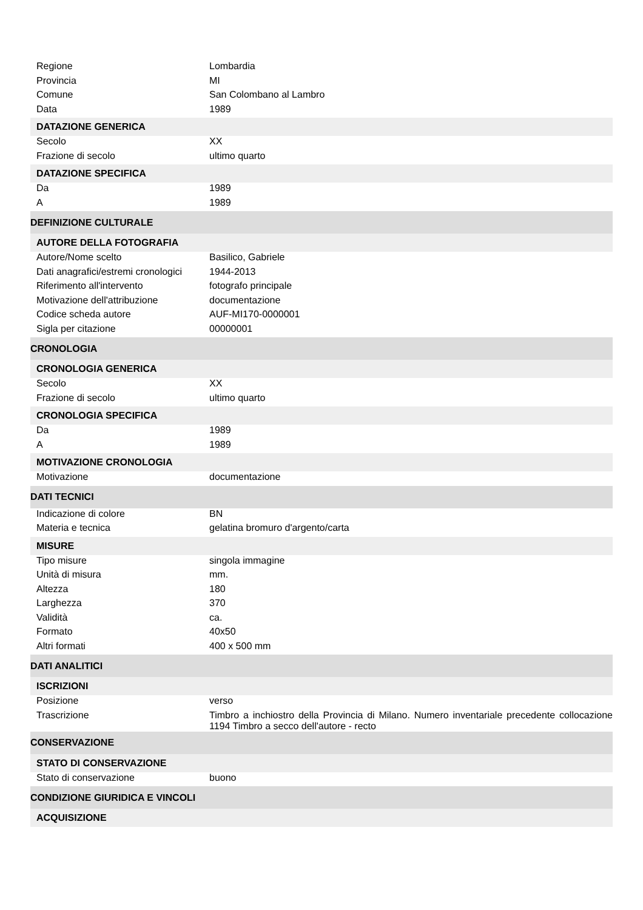| Regione | Lombardia |
| Provincia | MI |
| Comune | San Colombano al Lambro |
| Data | 1989 |
| DATAZIONE GENERICA | |
| Secolo | XX |
| Frazione di secolo | ultimo quarto |
| DATAZIONE SPECIFICA | |
| Da | 1989 |
| A | 1989 |
| DEFINIZIONE CULTURALE | |
| AUTORE DELLA FOTOGRAFIA | |
| Autore/Nome scelto | Basilico, Gabriele |
| Dati anagrafici/estremi cronologici | 1944-2013 |
| Riferimento all'intervento | fotografo principale |
| Motivazione dell'attribuzione | documentazione |
| Codice scheda autore | AUF-MI170-0000001 |
| Sigla per citazione | 00000001 |
| CRONOLOGIA | |
| CRONOLOGIA GENERICA | |
| Secolo | XX |
| Frazione di secolo | ultimo quarto |
| CRONOLOGIA SPECIFICA | |
| Da | 1989 |
| A | 1989 |
| MOTIVAZIONE CRONOLOGIA | |
| Motivazione | documentazione |
| DATI TECNICI | |
| Indicazione di colore | BN |
| Materia e tecnica | gelatina bromuro d'argento/carta |
| MISURE | |
| Tipo misure | singola immagine |
| Unità di misura | mm. |
| Altezza | 180 |
| Larghezza | 370 |
| Validità | ca. |
| Formato | 40x50 |
| Altri formati | 400 x 500 mm |
| DATI ANALITICI | |
| ISCRIZIONI | |
| Posizione | verso |
| Trascrizione | Timbro a inchiostro della Provincia di Milano. Numero inventariale precedente collocazione 1194 Timbro a secco dell'autore - recto |
| CONSERVAZIONE | |
| STATO DI CONSERVAZIONE | |
| Stato di conservazione | buono |
| CONDIZIONE GIURIDICA E VINCOLI | |
| ACQUISIZIONE | |